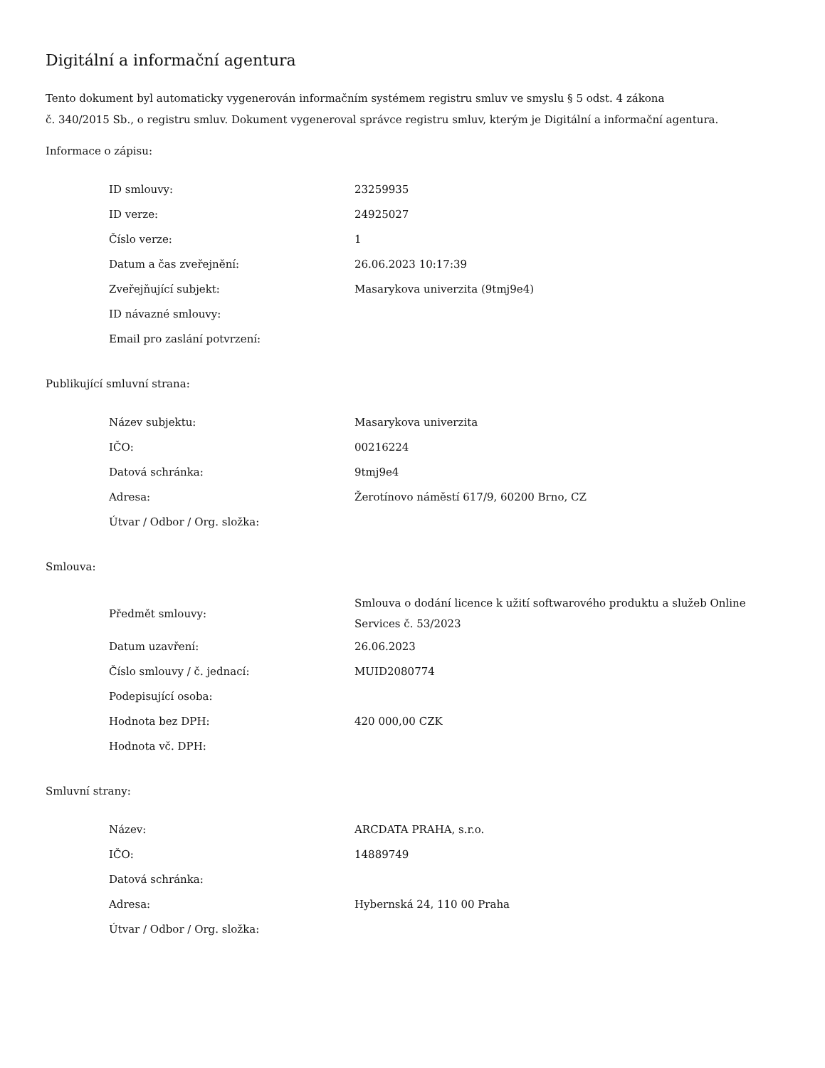Digitální a informační agentura
Tento dokument byl automaticky vygenerován informačním systémem registru smluv ve smyslu § 5 odst. 4 zákona
č. 340/2015 Sb., o registru smluv. Dokument vygeneroval správce registru smluv, kterým je Digitální a informační agentura.
Informace o zápisu:
| ID smlouvy: | 23259935 |
| ID verze: | 24925027 |
| Číslo verze: | 1 |
| Datum a čas zveřejnění: | 26.06.2023 10:17:39 |
| Zveřejňující subjekt: | Masarykova univerzita (9tmj9e4) |
| ID návazné smlouvy: | |
| Email pro zaslání potvrzení: | |
Publikující smluvní strana:
| Název subjektu: | Masarykova univerzita |
| IČO: | 00216224 |
| Datová schránka: | 9tmj9e4 |
| Adresa: | Žerotínovo náměstí 617/9, 60200 Brno, CZ |
| Útvar / Odbor / Org. složka: | |
Smlouva:
| Předmět smlouvy: | Smlouva o dodání licence k užití softwarového produktu a služeb Online Services č. 53/2023 |
| Datum uzavření: | 26.06.2023 |
| Číslo smlouvy / č. jednací: | MUID2080774 |
| Podepisující osoba: | |
| Hodnota bez DPH: | 420 000,00 CZK |
| Hodnota vč. DPH: | |
Smluvní strany:
| Název: | ARCDATA PRAHA, s.r.o. |
| IČO: | 14889749 |
| Datová schránka: | |
| Adresa: | Hybernská 24, 110 00 Praha |
| Útvar / Odbor / Org. složka: | |